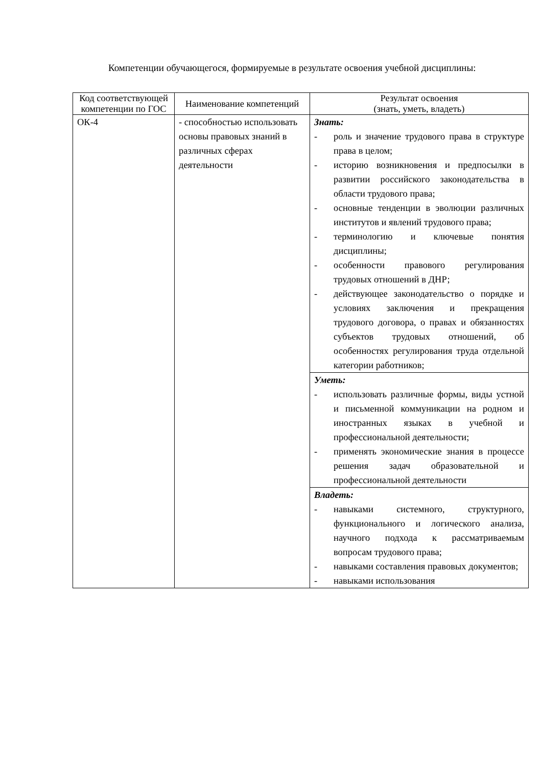Компетенции обучающегося, формируемые в результате освоения учебной дисциплины:
| Код соответствующей компетенции по ГОС | Наименование компетенций | Результат освоения (знать, уметь, владеть) |
| --- | --- | --- |
| ОК-4 | - способностью использовать основы правовых знаний в различных сферах деятельности | Знать: - роль и значение трудового права в структуре права в целом; - историю возникновения и предпосылки в развитии российского законодательства в области трудового права; - основные тенденции в эволюции различных институтов и явлений трудового права; - терминологию и ключевые понятия дисциплины; - особенности правового регулирования трудовых отношений в ДНР; - действующее законодательство о порядке и условиях заключения и прекращения трудового договора, о правах и обязанностях субъектов трудовых отношений, об особенностях регулирования труда отдельной категории работников; |
| | | Уметь: - использовать различные формы, виды устной и письменной коммуникации на родном и иностранных языках в учебной и профессиональной деятельности; - применять экономические знания в процессе решения задач образовательной и профессиональной деятельности |
| | | Владеть: - навыками системного, структурного, функционального и логического анализа, научного подхода к рассматриваемым вопросам трудового права; - навыками составления правовых документов; - навыками использования |